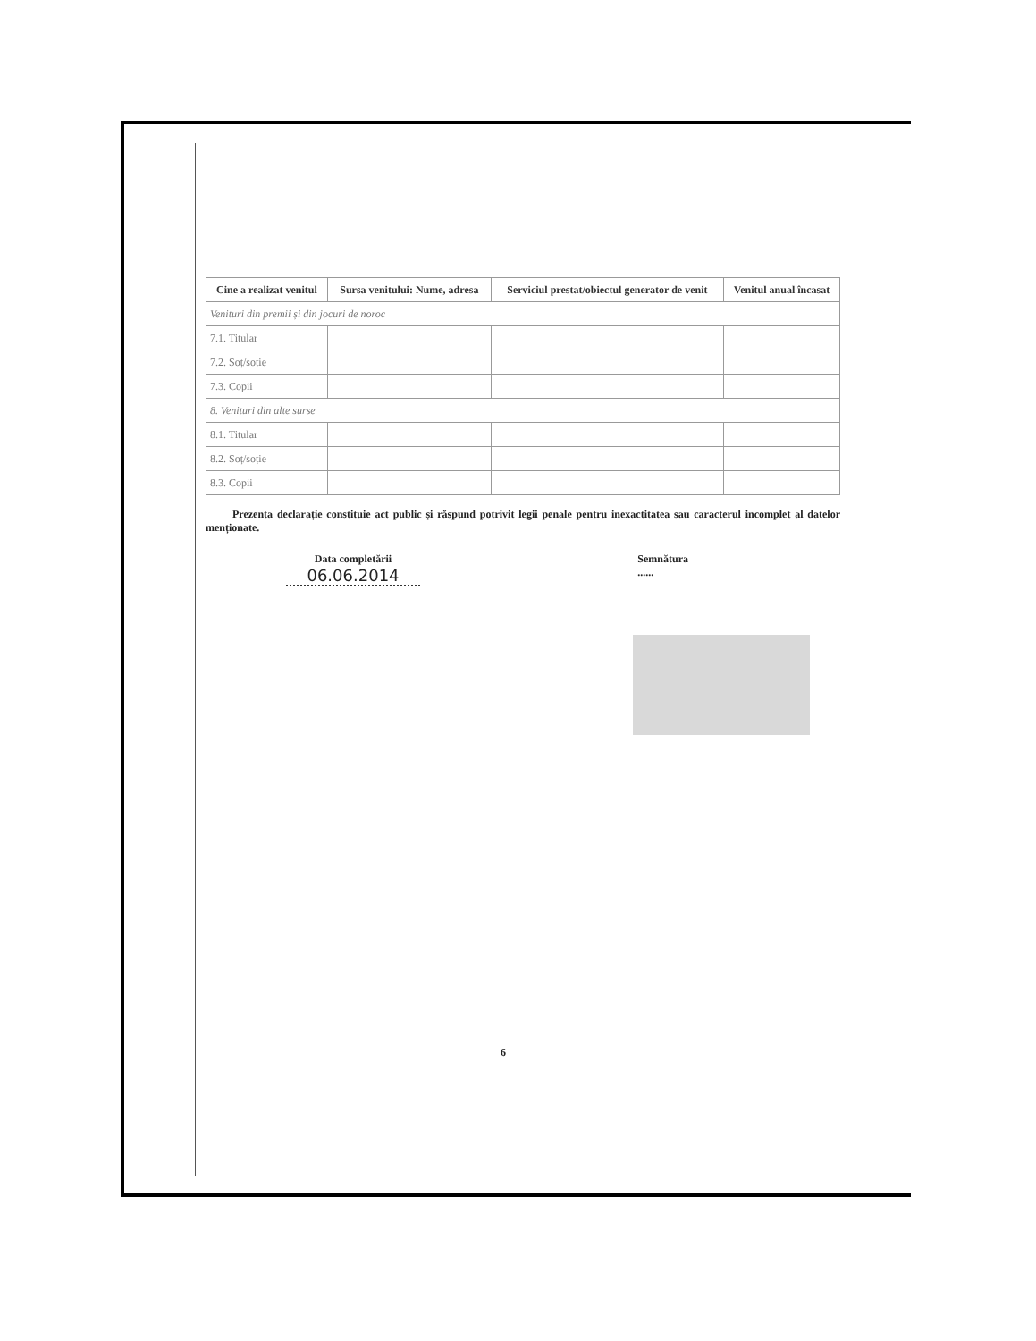| Cine a realizat venitul | Sursa venitului: Nume, adresa | Serviciul prestat/obiectul generator de venit | Venitul anual încasat |
| --- | --- | --- | --- |
| Venituri din premii și din jocuri de noroc | | | |
| 7.1. Titular | | | |
| 7.2. Soț/soție | | | |
| 7.3. Copii | | | |
| 8. Venituri din alte surse | | | |
| 8.1. Titular | | | |
| 8.2. Soț/soție | | | |
| 8.3. Copii | | | |
Prezenta declarație constituie act public și răspund potrivit legii penale pentru inexactitatea sau caracterul incomplet al datelor menționate.
Data completării
06.06.2014
Semnătura
......
6